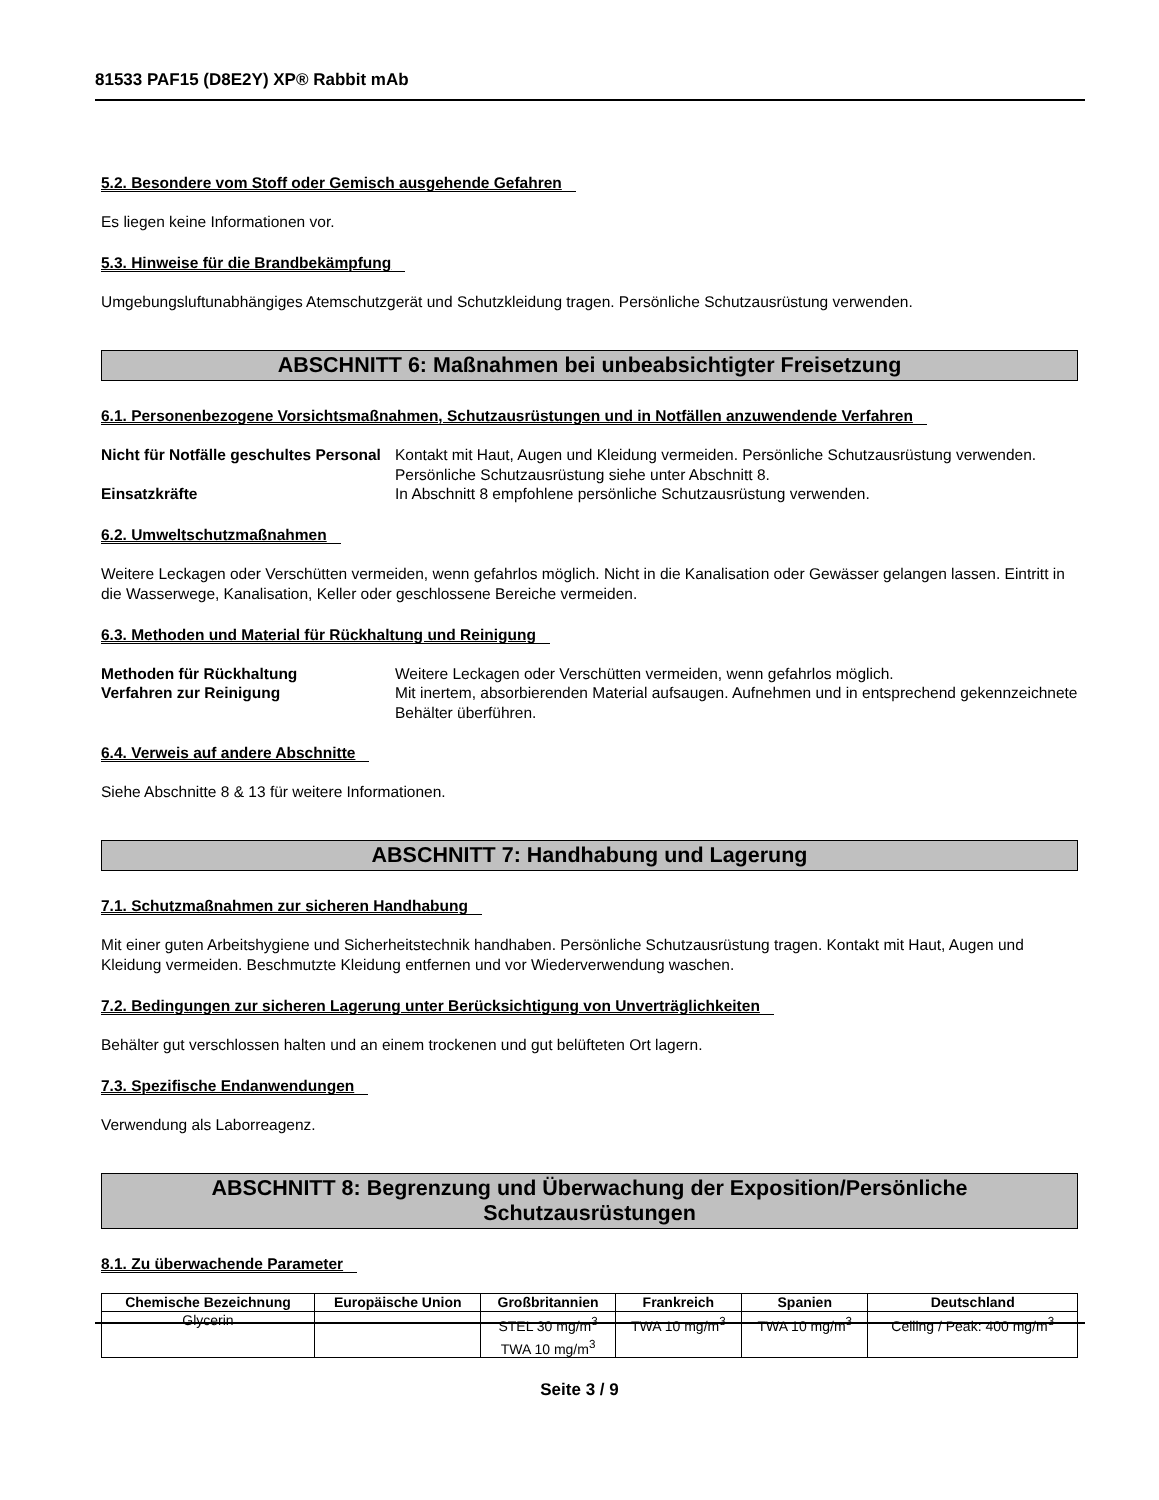81533 PAF15 (D8E2Y) XP® Rabbit mAb
5.2. Besondere vom Stoff oder Gemisch ausgehende Gefahren
Es liegen keine Informationen vor.
5.3. Hinweise für die Brandbekämpfung
Umgebungsluftunabhängiges Atemschutzgerät und Schutzkleidung tragen. Persönliche Schutzausrüstung verwenden.
ABSCHNITT 6: Maßnahmen bei unbeabsichtigter Freisetzung
6.1. Personenbezogene Vorsichtsmaßnahmen, Schutzausrüstungen und in Notfällen anzuwendende Verfahren
Nicht für Notfälle geschultes Personal
Kontakt mit Haut, Augen und Kleidung vermeiden. Persönliche Schutzausrüstung verwenden. Persönliche Schutzausrüstung siehe unter Abschnitt 8.
Einsatzkräfte
In Abschnitt 8 empfohlene persönliche Schutzausrüstung verwenden.
6.2. Umweltschutzmaßnahmen
Weitere Leckagen oder Verschütten vermeiden, wenn gefahrlos möglich. Nicht in die Kanalisation oder Gewässer gelangen lassen. Eintritt in die Wasserwege, Kanalisation, Keller oder geschlossene Bereiche vermeiden.
6.3. Methoden und Material für Rückhaltung und Reinigung
Methoden für Rückhaltung
Weitere Leckagen oder Verschütten vermeiden, wenn gefahrlos möglich.
Verfahren zur Reinigung
Mit inertem, absorbierenden Material aufsaugen. Aufnehmen und in entsprechend gekennzeichnete Behälter überführen.
6.4. Verweis auf andere Abschnitte
Siehe Abschnitte 8 & 13 für weitere Informationen.
ABSCHNITT 7: Handhabung und Lagerung
7.1. Schutzmaßnahmen zur sicheren Handhabung
Mit einer guten Arbeitshygiene und Sicherheitstechnik handhaben. Persönliche Schutzausrüstung tragen. Kontakt mit Haut, Augen und Kleidung vermeiden. Beschmutzte Kleidung entfernen und vor Wiederverwendung waschen.
7.2. Bedingungen zur sicheren Lagerung unter Berücksichtigung von Unverträglichkeiten
Behälter gut verschlossen halten und an einem trockenen und gut belüfteten Ort lagern.
7.3. Spezifische Endanwendungen
Verwendung als Laborreagenz.
ABSCHNITT 8: Begrenzung und Überwachung der Exposition/Persönliche
Schutzausrüstungen
8.1. Zu überwachende Parameter
| Chemische Bezeichnung | Europäische Union | Großbritannien | Frankreich | Spanien | Deutschland |
| --- | --- | --- | --- | --- | --- |
| Glycerin | | STEL 30 mg/m<sup>3</sup> TWA 10 mg/m<sup>3</sup> | TWA 10 mg/m<sup>3</sup> | TWA 10 mg/m<sup>3</sup> | Ceiling / Peak: 400 mg/m<sup>3</sup> |
Seite 3 / 9